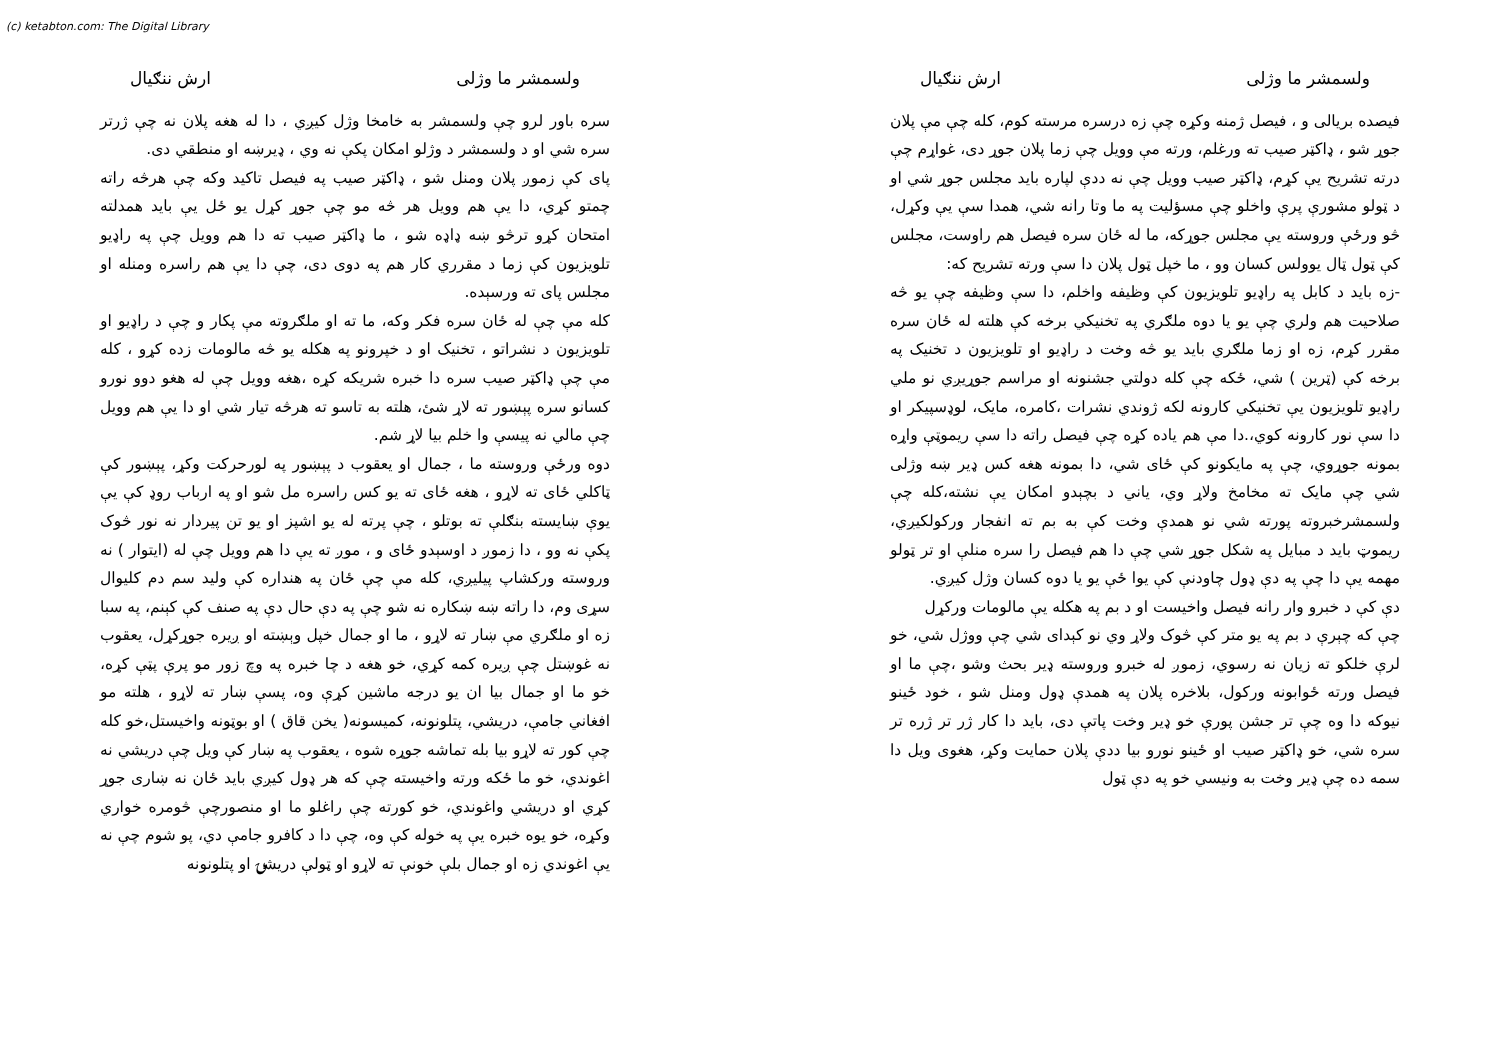(c) ketabton.com: The Digital Library
ولسمشر ما وژلی ارش ننګیال
فیصده بریالی و ، فیصل ژمنه وکړه چې زه درسره مرسته کوم، کله چې مې پلان جوړ شو ، ډاکټر صیب ته ورغلم، ورته مې وویل چې زما پلان جوړ دی، غواړم چې درته تشریح یې کړم، ډاکټر صیب وویل چې نه ددې لپاره باید مجلس جوړ شي او د ټولو مشورې پرې واخلو چې مسؤلیت په ما وتا رانه شي، همدا سې یې وکړل، څو ورځې وروسته یې مجلس جوړکه، ما له ځان سره فیصل هم راوست، مجلس کې ټول ټال یوولس کسان وو ، ما خپل ټول پلان دا سې ورته تشریح که:
-زه باید د کابل په راډیو تلویزیون کې وظیفه واخلم، دا سې وظیفه چې یو څه صلاحیت هم ولري چې یو یا دوه ملګري په تخنیکي برخه کې هلته له ځان سره مقرر کړم، زه او زما ملګري باید یو څه وخت د راډیو او تلویزیون د تخنیک په برخه کې (ټرین ) شي، ځکه چې کله دولتي جشنونه او مراسم جوړیږي نو ملي راډیو تلویزیون یې تخنیکي کارونه لکه ژوندي نشرات ،کامره، مایک، لوډسپیکر او دا سې نور کارونه کوي،.دا مې هم یاده کړه چې فیصل راته دا سې ریموټې واړه بمونه جوړوي، چې په مایکونو کې ځای شي، دا بمونه هغه کس ډیر ښه وژلی شي چې مایک ته مخامخ ولاړ وي، یاني د بچېدو امکان یې نشته،کله چې ولسمشرخبروته پورته شي نو همدې وخت کې به بم ته انفجار ورکولکیږي، ریموټ باید د مبایل په شکل جوړ شي چې دا هم فیصل را سره منلې او تر ټولو مهمه یې دا چې په دې ډول چاودنې کې یوا ځې یو یا دوه کسان وژل کیږي.
دې کې د خبرو وار رانه فیصل واخیست او د بم په هکله یې مالومات ورکړل
چې که چېرې د بم په یو متر کې څوک ولاړ وي نو کېدای شي چې ووژل شي، خو لرې خلکو ته زیان نه رسوي، زموږ له خبرو وروسته ډیر بحث وشو ،چې ما او فیصل ورته ځوابونه ورکول، بلاخره پلان په همدې ډول ومنل شو ، خود ځینو نیوکه دا وه چې تر جشن پورې خو ډیر وخت پاتې دی، باید دا کار ژر تر ژره تر سره شي، خو ډاکټر صیب او ځینو نورو بیا ددې پلان حمایت وکړ، هغوی ویل دا سمه ده چې ډیر وخت به ونیسي خو په دې ټول
ولسمشر ما وژلی ارش ننګیال
سره باور لرو چې ولسمشر به خامخا وژل کیږي ، دا له هغه پلان نه چې ژرتر سره شي او د ولسمشر د وژلو امکان پکې نه وي ، ډیرښه او منطقي دی.
پای کې زموږ پلان ومنل شو ، ډاکټر صیب په فیصل تاکید وکه چې هرڅه راته چمتو کړي، دا یې هم وویل هر څه مو چې جوړ کړل یو ځل یې باید همدلته امتحان کړو ترڅو ښه ډاډه شو ، ما ډاکټر صیب ته دا هم وویل چې په راډیو تلویزیون کې زما د مقرري کار هم په دوی دی، چې دا یې هم راسره ومنله او مجلس پای ته ورسېده.
کله مې چې له ځان سره فکر وکه، ما ته او ملګروته مې پکار و چې د راډیو او تلویزیون د نشراتو ، تخنیک او د خپرونو په هکله یو څه مالومات زده کړو ، کله مې چې ډاکټر صیب سره دا خبره شریکه کړه ،هغه وویل چې له هغو دوو نورو کسانو سره پېښور ته لاړ شئ، هلته به تاسو ته هرڅه تیار شي او دا یې هم وویل چې مالي نه پیسې وا خلم بیا لاړ شم.
دوه ورځې وروسته ما ، جمال او یعقوب د پېښور په لورحرکت وکړ، پېښور کې ټاکلي ځای ته لاړو ، هغه ځای ته یو کس راسره مل شو او په ارباب روډ کې یې یوې ښایسته بنګلې ته بوتلو ، چې پرته له یو اشپز او یو تن پیردار نه نور څوک پکې نه وو ، دا زموږ د اوسېدو ځای و ، موږ ته یې دا هم وویل چې له (ایتوار ) نه وروسته ورکشاپ پیلیږي، کله مې چې ځان په هنداره کې ولید سم دم کلیوال سړی وم، دا راته ښه ښکاره نه شو چې په دې حال دې په صنف کې کېنم، په سبا زه او ملګري مې ښار ته لاړو ، ما او جمال خپل وېښته او ږیره جوړکړل، یعقوب نه غوښتل چې ږیره کمه کړي، خو هغه د چا خبره په وچ زور مو پرې پټې کړه، خو ما او جمال بیا ان یو درجه ماشین کړې وه، پسې ښار ته لاړو ، هلته مو افغاني جامې، دریشي، پتلونونه، کمیسونه( یخن قاق ) او بوټونه واخیستل،خو کله چې کور ته لاړو بیا بله تماشه جوړه شوه ، یعقوب په ښار کې ویل چې دریشي نه اغوندي، خو ما ځکه ورته واخیسته چې که هر ډول کیږي باید ځان نه ښاری جوړ کړي او دریشي واغوندي، خو کورته چې راغلو ما او منصورچې څومره خواري وکړه، خو یوه خبره یې په خوله کې وه، چې دا د کافرو جامې دي، پو شوم چې نه یې اغوندي زه او جمال بلې خونې ته لاړو او ټولې دریشۍ او پتلونونه